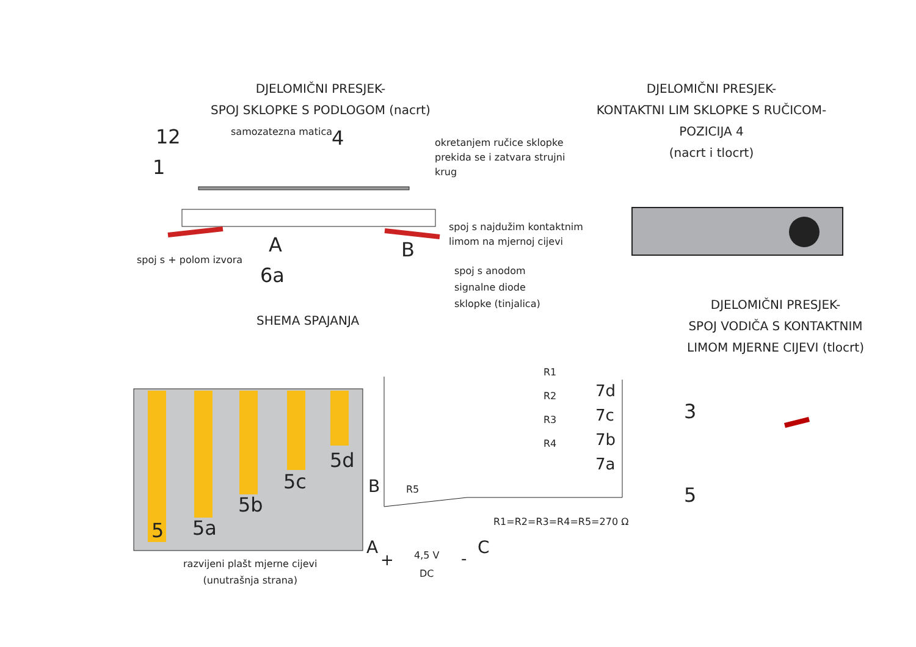DJELOMIČNI PRESJEK-
SPOJ SKLOPKE S PODLOGOM (nacrt)
DJELOMIČNI PRESJEK-
KONTAKTNI LIM SKLOPKE S RUČICOM-
POZICIJA 4
(nacrt i tlocrt)
samozatezna matica
12
1
4
okretanjem ručice sklopke
prekida se i zatvara strujni
krug
A B
spoj s najdužim kontaktnim
limom na mjernoj cijevi
spoj s + polom izvora
6a
spoj s anodom
signalne diode
sklopke (tinjalica)
SHEMA SPAJANJA
DJELOMIČNI PRESJEK-
SPOJ VODIČA S KONTAKTNIM
LIMOM MJERNE CIJEVI (tlocrt)
R1
R2
R3
R4
7d
7c
7b
7a
3
5
5d
5c
5b
5a
5
B R5
R1=R2=R3=R4=R5=270 Ω
A
+
4,5 V
DC
-
C
razvijeni plašt mjerne cijevi
(unutrašnja strana)